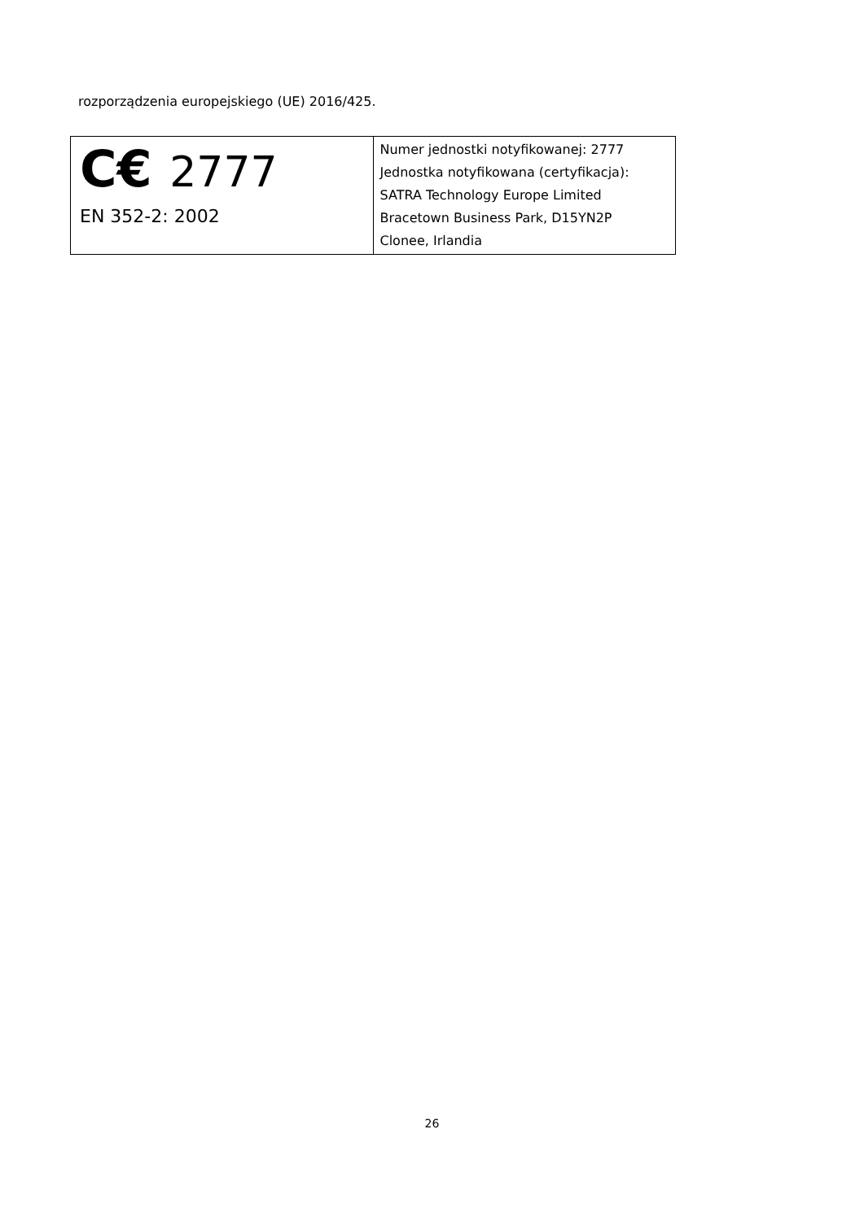rozporządzenia europejskiego (UE) 2016/425.
| C€ 2777 EN 352-2: 2002 | Numer jednostki notyfikowanej: 2777 Jednostka notyfikowana (certyfikacja): SATRA Technology Europe Limited Bracetown Business Park, D15YN2P Clonee, Irlandia |
26